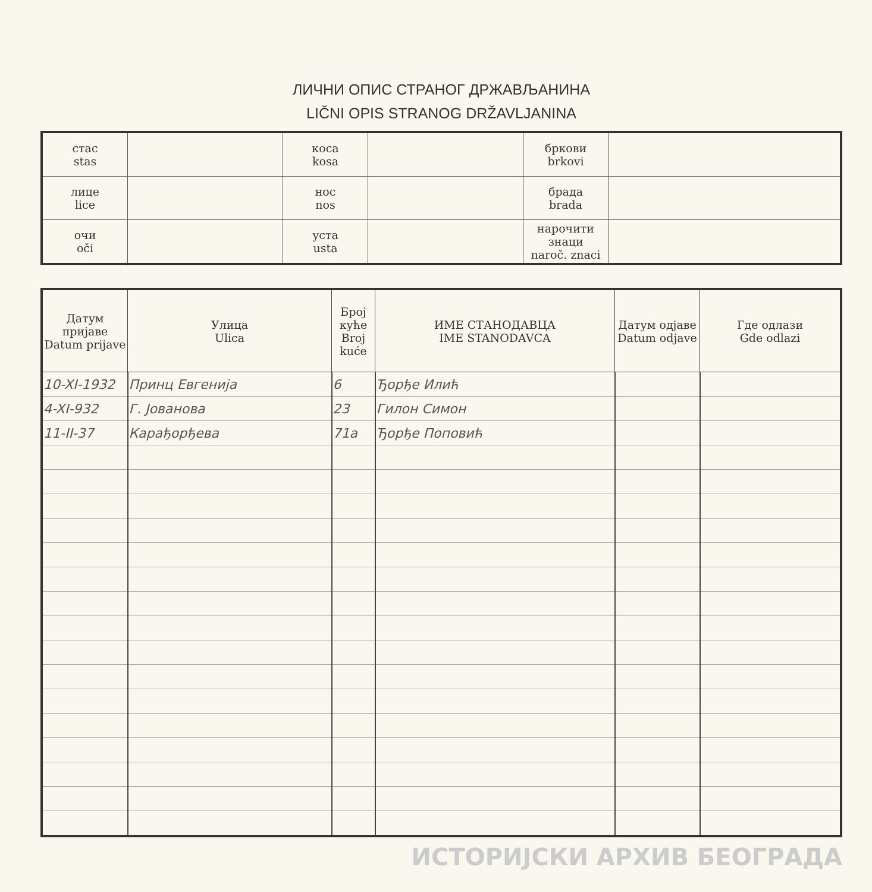ЛИЧНИ ОПИС СТРАНОГ ДРЖАВЉАНИНА
LIČNI OPIS STRANOG DRŽAVLJANINA
| стас stas | | коса kosa | | бркови brkovi | |
| лице lice | | нос nos | | брада brada | |
| очи oči | | уста usta | | нарочити знаци naroč. znaci | |
| Датум пријаве Datum prijave | Улица Ulica | Број куће Broj kuće | ИМЕ СТАНОДАВЦА IME STANODAVCA | Датум одјаве Datum odjave | Где одлази Gde odlazi |
| --- | --- | --- | --- | --- | --- |
| 10-XI-1932 | Принц Евгенија | 6 | Ђорђе Илић | | |
| 4-XI-932 | Г. Јовановa | 23 | Гилон Симон | | |
| 11-II-37 | Карађорђева | 71a | Ђорђе Поповић | | |
ИСТОРИЈСКИ АРХИВ БЕОГРАДА